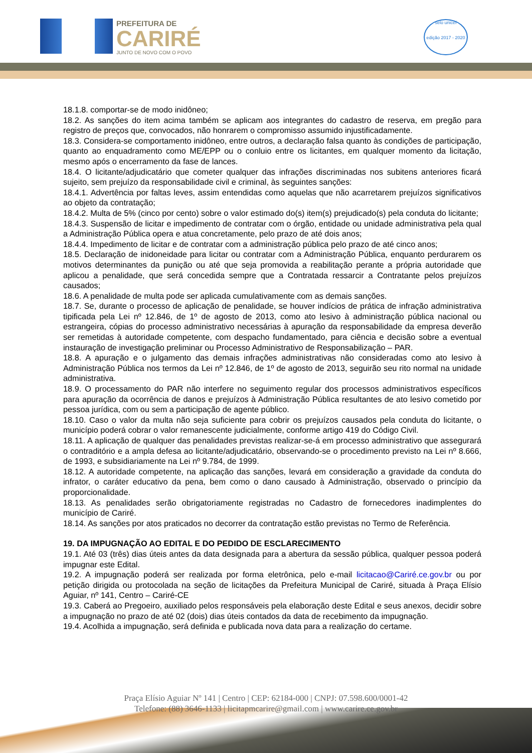PREFEITURA DE
CARIRÉ
JUNTO DE NOVO COM O POVO
selo unicef
edição 2017 - 2020
18.1.8. comportar-se de modo inidôneo;
18.2. As sanções do item acima também se aplicam aos integrantes do cadastro de reserva, em pregão para registro de preços que, convocados, não honrarem o compromisso assumido injustificadamente.
18.3. Considera-se comportamento inidôneo, entre outros, a declaração falsa quanto às condições de participação, quanto ao enquadramento como ME/EPP ou o conluio entre os licitantes, em qualquer momento da licitação, mesmo após o encerramento da fase de lances.
18.4. O licitante/adjudicatário que cometer qualquer das infrações discriminadas nos subitens anteriores ficará sujeito, sem prejuízo da responsabilidade civil e criminal, às seguintes sanções:
18.4.1. Advertência por faltas leves, assim entendidas como aquelas que não acarretarem prejuízos significativos ao objeto da contratação;
18.4.2. Multa de 5% (cinco por cento) sobre o valor estimado do(s) item(s) prejudicado(s) pela conduta do licitante;
18.4.3. Suspensão de licitar e impedimento de contratar com o órgão, entidade ou unidade administrativa pela qual a Administração Pública opera e atua concretamente, pelo prazo de até dois anos;
18.4.4. Impedimento de licitar e de contratar com a administração pública pelo prazo de até cinco anos;
18.5. Declaração de inidoneidade para licitar ou contratar com a Administração Pública, enquanto perdurarem os motivos determinantes da punição ou até que seja promovida a reabilitação perante a própria autoridade que aplicou a penalidade, que será concedida sempre que a Contratada ressarcir a Contratante pelos prejuízos causados;
18.6. A penalidade de multa pode ser aplicada cumulativamente com as demais sanções.
18.7. Se, durante o processo de aplicação de penalidade, se houver indícios de prática de infração administrativa tipificada pela Lei nº 12.846, de 1º de agosto de 2013, como ato lesivo à administração pública nacional ou estrangeira, cópias do processo administrativo necessárias à apuração da responsabilidade da empresa deverão ser remetidas à autoridade competente, com despacho fundamentado, para ciência e decisão sobre a eventual instauração de investigação preliminar ou Processo Administrativo de Responsabilização – PAR.
18.8. A apuração e o julgamento das demais infrações administrativas não consideradas como ato lesivo à Administração Pública nos termos da Lei nº 12.846, de 1º de agosto de 2013, seguirão seu rito normal na unidade administrativa.
18.9. O processamento do PAR não interfere no seguimento regular dos processos administrativos específicos para apuração da ocorrência de danos e prejuízos à Administração Pública resultantes de ato lesivo cometido por pessoa jurídica, com ou sem a participação de agente público.
18.10. Caso o valor da multa não seja suficiente para cobrir os prejuízos causados pela conduta do licitante, o município poderá cobrar o valor remanescente judicialmente, conforme artigo 419 do Código Civil.
18.11. A aplicação de qualquer das penalidades previstas realizar-se-á em processo administrativo que assegurará o contraditório e a ampla defesa ao licitante/adjudicatário, observando-se o procedimento previsto na Lei nº 8.666, de 1993, e subsidiariamente na Lei nº 9.784, de 1999.
18.12. A autoridade competente, na aplicação das sanções, levará em consideração a gravidade da conduta do infrator, o caráter educativo da pena, bem como o dano causado à Administração, observado o princípio da proporcionalidade.
18.13. As penalidades serão obrigatoriamente registradas no Cadastro de fornecedores inadimplentes do município de Cariré.
18.14. As sanções por atos praticados no decorrer da contratação estão previstas no Termo de Referência.
19. DA IMPUGNAÇÃO AO EDITAL E DO PEDIDO DE ESCLARECIMENTO
19.1. Até 03 (três) dias úteis antes da data designada para a abertura da sessão pública, qualquer pessoa poderá impugnar este Edital.
19.2. A impugnação poderá ser realizada por forma eletrônica, pelo e-mail licitacao@Cariré.ce.gov.br ou por petição dirigida ou protocolada na seção de licitações da Prefeitura Municipal de Cariré, situada à Praça Elísio Aguiar, nº 141, Centro – Cariré-CE
19.3. Caberá ao Pregoeiro, auxiliado pelos responsáveis pela elaboração deste Edital e seus anexos, decidir sobre a impugnação no prazo de até 02 (dois) dias úteis contados da data de recebimento da impugnação.
19.4. Acolhida a impugnação, será definida e publicada nova data para a realização do certame.
Praça Elísio Aguiar Nº 141 | Centro | CEP: 62184-000 | CNPJ: 07.598.600/0001-42
Telefone: (88) 3646-1133 | licitapmcarire@gmail.com | www.carire.ce.gov.br